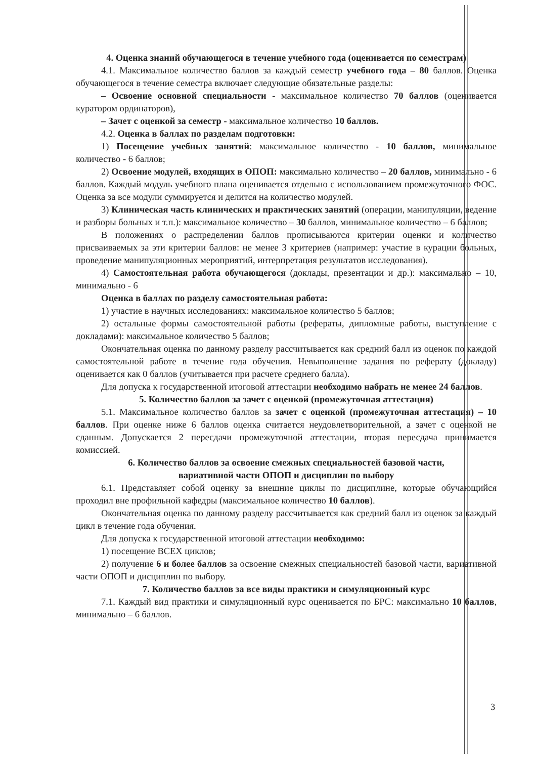4. Оценка знаний обучающегося в течение учебного года (оценивается по семестрам)
4.1. Максимальное количество баллов за каждый семестр учебного года – 80 баллов. Оценка обучающегося в течение семестра включает следующие обязательные разделы:
– Освоение основной специальности - максимальное количество 70 баллов (оценивается куратором ординаторов),
– Зачет с оценкой за семестр - максимальное количество 10 баллов.
4.2. Оценка в баллах по разделам подготовки:
1) Посещение учебных занятий: максимальное количество - 10 баллов, минимальное количество - 6 баллов;
2) Освоение модулей, входящих в ОПОП: максимально количество – 20 баллов, минимально - 6 баллов. Каждый модуль учебного плана оценивается отдельно с использованием промежуточного ФОС. Оценка за все модули суммируется и делится на количество модулей.
3) Клиническая часть клинических и практических занятий (операции, манипуляции, ведение и разборы больных и т.п.): максимальное количество – 30 баллов, минимальное количество – 6 баллов;
В положениях о распределении баллов прописываются критерии оценки и количество присваиваемых за эти критерии баллов: не менее 3 критериев (например: участие в курации больных, проведение манипуляционных мероприятий, интерпретация результатов исследования).
4) Самостоятельная работа обучающегося (доклады, презентации и др.): максимально – 10, минимально - 6
Оценка в баллах по разделу самостоятельная работа:
1) участие в научных исследованиях: максимальное количество 5 баллов;
2) остальные формы самостоятельной работы (рефераты, дипломные работы, выступление с докладами): максимальное количество 5 баллов;
Окончательная оценка по данному разделу рассчитывается как средний балл из оценок по каждой самостоятельной работе в течение года обучения. Невыполнение задания по реферату (докладу) оценивается как 0 баллов (учитывается при расчете среднего балла).
Для допуска к государственной итоговой аттестации необходимо набрать не менее 24 баллов.
5. Количество баллов за зачет с оценкой (промежуточная аттестация)
5.1. Максимальное количество баллов за зачет с оценкой (промежуточная аттестация) – 10 баллов. При оценке ниже 6 баллов оценка считается неудовлетворительной, а зачет с оценкой не сданным. Допускается 2 пересдачи промежуточной аттестации, вторая пересдача принимается комиссией.
6. Количество баллов за освоение смежных специальностей базовой части,
вариативной части ОПОП и дисциплин по выбору
6.1. Представляет собой оценку за внешние циклы по дисциплине, которые обучающийся проходил вне профильной кафедры (максимальное количество 10 баллов).
Окончательная оценка по данному разделу рассчитывается как средний балл из оценок за каждый цикл в течение года обучения.
Для допуска к государственной итоговой аттестации необходимо:
1) посещение ВСЕХ циклов;
2) получение 6 и более баллов за освоение смежных специальностей базовой части, вариативной части ОПОП и дисциплин по выбору.
7. Количество баллов за все виды практики и симуляционный курс
7.1. Каждый вид практики и симуляционный курс оценивается по БРС: максимально 10 баллов, минимально – 6 баллов.
3